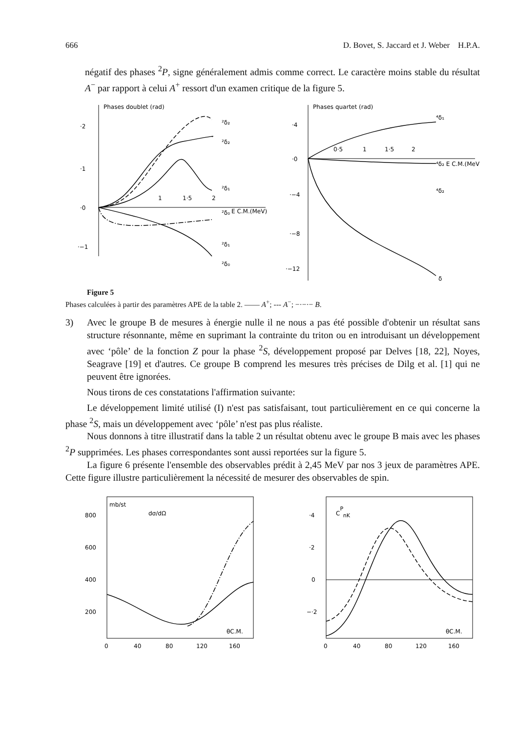666 D. Bovet, S. Jaccard et J. Weber H.P.A.
négatif des phases <sup>2</sup>P, signe généralement admis comme correct. Le caractère moins stable du résultat A<sup>−</sup> par rapport à celui A<sup>+</sup> ressort d'un examen critique de la figure 5.
Phases doublet (rad)
·2
·1
·0
·−1
²δ₂
²δ₂
²δ₁
²δ₀
²δ₁
²δ₀
E C.M.(MeV)
1·5
2
1
Phases quartet (rad)
·4
·0
·−4
·−8
·−12
0·5
1
1·5
2
⁴δ₁
⁴δ₂ E C.M.(MeV)
⁴δ₂
δ
Figure 5
Phases calculées à partir des paramètres APE de la table 2. —— A<sup>+</sup>; --- A<sup>−</sup>; −·−·− B.
3) Avec le groupe B de mesures à énergie nulle il ne nous a pas été possible d'obtenir un résultat sans structure résonnante, même en suprimant la contrainte du triton ou en introduisant un développement avec ‘pôle’ de la fonction Z pour la phase <sup>2</sup>S, développement proposé par Delves [18, 22], Noyes, Seagrave [19] et d'autres. Ce groupe B comprend les mesures très précises de Dilg et al. [1] qui ne peuvent être ignorées.
Nous tirons de ces constatations l'affirmation suivante:
Le développement limité utilisé (I) n'est pas satisfaisant, tout particulièrement en ce qui concerne la phase <sup>2</sup>S, mais un développement avec ‘pôle’ n'est pas plus réaliste.
Nous donnons à titre illustratif dans la table 2 un résultat obtenu avec le groupe B mais avec les phases <sup>2</sup>P supprimées. Les phases correspondantes sont aussi reportées sur la figure 5.
La figure 6 présente l'ensemble des observables prédit à 2,45 MeV par nos 3 jeux de paramètres APE. Cette figure illustre particulièrement la nécessité de mesurer des observables de spin.
mb/st
dσ/dΩ
800
600
400
200
0
40
80
120
160
θC.M.
CPnK
·4
·2
0
−·2
0
40
80
120
160
θC.M.